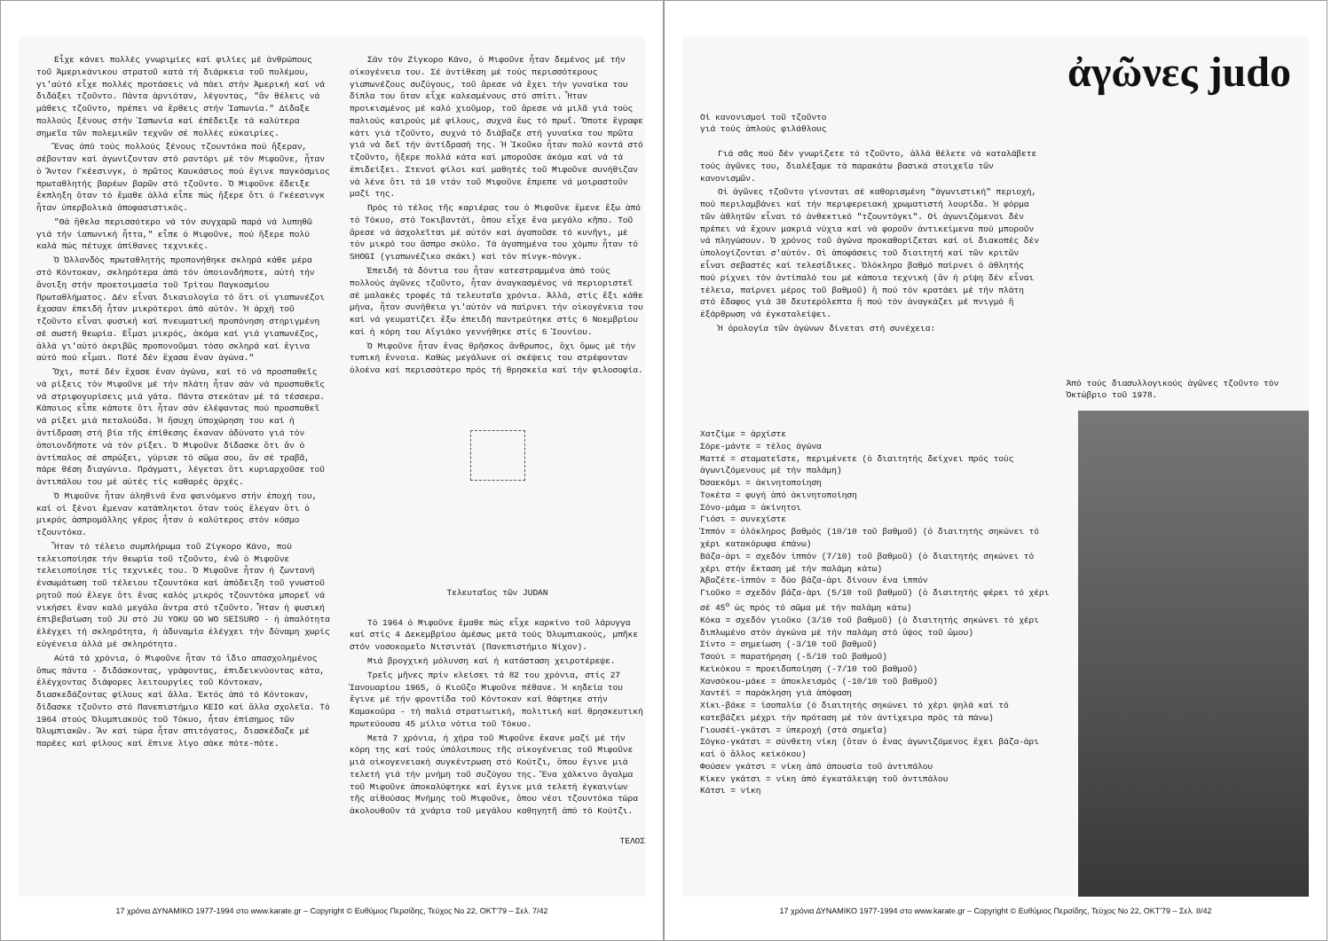Εἶχε κάνει πολλές γνωριμίες καί φιλίες μέ ἀνθρώπους τοῦ Ἀμερικάνικου στρατοῦ κατά τή διάρκεια τοῦ πολέμου, γι'αὐτό εἶχε πολλές προτάσεις νά πάει στήν Ἀμερική καί νά διδάξει τζοῦντο. Πάντα ἀρνιόταν, λέγοντας, "ἄν θέλεις νά μάθεις τζοῦντο, πρέπει νά ἔρθεις στήν Ἰαπωνία." Δίδαξε πολλούς ξένους στήν Ἰαπωνία καί ἐπέδειξε τά καλύτερα σημεῖα τῶν πολεμικῶν τεχνῶν σέ πολλές εὐκαιρίες.
Ἕνας ἀπό τούς πολλούς ξένους τζουντόκα πού ἤξεραν, σέβονταν καί ἀγωνίζονταν στό ραντόρι μέ τόν Μιφοῦνε, ἦταν ὁ Ἄντον Γκέεσινγκ, ὁ πρῶτος Καυκάσιος πού ἔγινε παγκόσμιος πρωταθλητής βαρέων βαρῶν στό τζοῦντο. Ὁ Μιφοῦνε ἔδειξε ἔκπληξη ὅταν τό ἔμαθε ἀλλά εἶπε πώς ἤξερε ὅτι ὁ Γκέεσινγκ ἦταν ὑπερβολικά ἀποφασιστικός.
"Θά ἤθελα περισσότερο νά τόν συγχαρῶ παρά νά λυπηθῶ γιά τήν ἰαπωνική ἧττα," εἶπε ὁ Μιφοῦνε, πού ἤξερε πολύ καλά πώς πέτυχε ἀπίθανες τεχνικές.
Ὁ Ὀλλανδός πρωταθλητής προπονήθηκε σκληρά κάθε μέρα στό Κόντοκαν, σκληρότερα ἀπό τόν ὁποιονδήποτε, αὐτή τήν ἄνοιξη στήν προετοιμασία τοῦ Τρίτου Παγκοσμίου Πρωταθλήματος. Δέν εἶναι δικαιολογία τό ὅτι οἱ γιαπωνέζοι ἔχασαν ἐπειδή ἦταν μικρότεροι ἀπό αὐτόν. Ἡ ἀρχή τοῦ τζοῦντο εἶναι φυσική καί πνευματική προπόνηση στηριγμένη σέ σωστή θεωρία. Εἶμαι μικρός, ἀκόμα καί γιά γιαπωνέζος, ἀλλά γι'αὐτό ἀκριβῶς προπονοῦμαι τόσο σκληρά καί ἔγινα αὐτό πού εἶμαι. Ποτέ δέν ἔχασα ἕναν ἀγώνα."
Ὄχι, ποτέ δέν ἔχασε ἕναν ἀγώνα, καί τό νά προσπαθεῖς νά ρίξεις τόν Μιφοῦνε μέ τήν πλάτη ἦταν σάν νά προσπαθεῖς νά στριφογυρίσεις μιά γάτα. Πάντα στεκόταν μέ τά τέσσερα. Κάποιος εἶπε κάποτε ὅτι ἦταν σάν ἐλέφαντας πού προσπαθεῖ νά ρίξει μιά πεταλούδα. Ἡ ἥσυχη ὑποχώρηση του καί ἡ ἀντίδραση στή βία τῆς ἐπίθεσης ἔκαναν ἀδύνατο γιά τόν ὁποιονδήποτε νά τόν ρίξει. Ὁ Μιφοῦνε δίδασκε ὅτι ἄν ὁ ἀντίπαλος σέ σπρώξει, γύρισε τό σῶμα σου, ἄν σέ τραβᾶ, πάρε θέση διαγώνια. Πράγματι, λέγεται ὅτι κυριαρχοῦσε τοῦ ἀντιπάλου του μέ αὐτές τίς καθαρές ἀρχές.
Ὁ Μιφοῦνε ἦταν ἀληθινά ἕνα φαινόμενο στήν ἐποχή του, καί οἱ ξένοι ἔμεναν κατάπληκτοι ὅταν τούς ἔλεγαν ὅτι ὁ μικρός ἀσπρομάλλης γέρος ἦταν ὁ καλύτερος στόν κόσμο τζουντόκα.
Ἦταν τό τέλειο συμπλήρωμα τοῦ Ζίγκορο Κάνο, πού τελειοποίησε τήν θεωρία τοῦ τζοῦντο, ἐνῶ ὁ Μιφοῦνε τελειοποίησε τίς τεχνικές του. Ὁ Μιφοῦνε ἦταν ἡ ζωντανή ἐνσωμάτωση τοῦ τέλειου τζουντόκα καί ἀπόδειξη τοῦ γνωστοῦ ρητοῦ πού ἔλεγε ὅτι ἕνας καλός μικρός τζουντόκα μπορεῖ νά νικήσει ἕναν καλό μεγάλο ἄντρα στό τζοῦντο. Ἦταν ἡ φυσική ἐπιβεβαίωση τοῦ JU στό JU YOKU GO WO SEISURO - ἡ ἀπαλότητα ἐλέγχει τή σκληρότητα, ἡ ἀδυναμία ἐλέγχει τήν δύναμη χωρίς εὐγένεια ἀλλά μέ σκληρότητα.
Αὐτά τά χρόνια, ὁ Μιφοῦνε ἦταν τό ἴδιο απασχολημένος ὅπως πάντα - διδάσκοντας, γράφοντας, ἐπιδεικνύοντας κάτα, ἐλέγχοντας διάφορες λειτουργίες τοῦ Κόντοκαν, διασκεδάζοντας φίλους καί ἄλλα. Ἐκτός ἀπό τό Κόντοκαν, δίδασκε τζοῦντο στό Πανεπιστήμιο ΚΕΙΟ καί ἄλλα σχολεῖα. Τό 1964 στούς Ὀλυμπιακούς τοῦ Τόκυο, ἦταν ἐπίσημος τῶν Ὀλυμπιακῶν. Ἄν καί τώρα ἦταν σπιτόγατος, διασκέδαζε μέ παρέες καί φίλους καί ἔπινε λίγο σάκε πότε-πότε.
Σάν τόν Ζίγκορο Κάνο, ὁ Μιφοῦνε ἦταν δεμένος μέ τήν οἰκογένεια του. Σέ ἀντίθεση μέ τούς περισσότερους γιαπωνέζους συζύγους, τοῦ ἄρεσε νά ἔχει τήν γυναίκα του δίπλα του ὅταν εἶχε καλεσμένους στό σπίτι. Ἦταν προικισμένος μέ καλό χιοῦμορ, τοῦ ἄρεσε νά μιλᾶ γιά τούς παλιούς καιρούς μέ φίλους, συχνά ἕως τό πρωΐ. Ὅποτε ἔγραφε κάτι γιά τζοῦντο, συχνά τό διάβαζε στή γυναίκα του πρῶτα γιά νά δεῖ τήν ἀντίδρασή της. Ἡ Ἰκοῦκο ἦταν πολύ κοντά στό τζοῦντο, ἤξερε πολλά κάτα καί μποροῦσε ἀκόμα καί νά τά ἐπιδείξει. Στενοί φίλοι καί μαθητές τοῦ Μιφοῦνε συνήθιζαν νά λένε ὅτι τά 10 ντάν τοῦ Μιφοῦνε ἔπρεπε νά μοιραστοῦν μαζί της.
Πρός τό τέλος τῆς καριέρας του ὁ Μιφοῦνε ἔμενε ἔξω ἀπό τό Τόκυο, στό Τοκιβαντάϊ, ὅπου εἶχε ἕνα μεγάλο κῆπο. Τοῦ ἄρεσε νά ἀσχολεῖται μέ αὐτόν καί ἀγαποῦσε τό κυνῆγι, μέ τόν μικρό του ἄσπρο σκύλο. Τά ἀγαπημένα του χόμπυ ἦταν τό SHOGI (γιαπωνέζικο σκάκι) καί τόν πίνγκ-πόνγκ.
Ἐπειδή τά δόντια του ἦταν κατεστραμμένα ἀπό τούς πολλούς ἀγῶνες τζοῦντο, ἦταν ἀναγκασμένος νά περιοριστεῖ σέ μαλακές τροφές τά τελευταῖα χρόνια. Ἀλλά, στίς ἔξι κάθε μήνα, ἦταν συνήθεια γι'αὐτόν νά παίρνει τήν οἰκογένεια του καί νά γευματίζει ἔξω ἐπειδή παντρεύτηκε στίς 6 Νοεμβρίου καί ἡ κόρη του Αἴγιάκο γεννήθηκε στίς 6 Ἰουνίου.
Ὁ Μιφοῦνε ἦταν ἕνας θρῆσκος ἄνθρωπος, ὄχι ὅμως μέ τήν τυπική ἔννοια. Καθώς μεγάλωνε οἱ σκέψεις του στρέφονταν ὁλοένα καί περισσότερο πρός τή θρησκεία καί τήν φιλοσοφία.
Τελευταῖος τῶν JUDAN
Τό 1964 ὁ Μιφοῦνε ἔμαθε πώς εἶχε καρκίνο τοῦ λάρυγγα καί στίς 4 Δεκεμβρίου ἀμέσως μετά τούς Ὀλυμπιακούς, μπῆκε στόν νοσοκομεῖο Νιτσιντάϊ (Πανεπιστήμιο Νίχον).
Μιά βρογχική μόλυνση καί ἡ κατάσταση χειροτέρεψε.
Τρεῖς μῆνες πρίν κλείσει τά 82 του χρόνια, στίς 27 Ἰανουαρίου 1965, ὁ Κιοῦζο Μιφοῦνε πέθανε. Ἡ κηδεία του ἔγινε μέ τήν φροντίδα τοῦ Κόντοκαν καί θάφτηκε στήν Καμακούρα - τή παλιά στρατιωτική, πολιτική καί θρησκευτική πρωτεύουσα 45 μίλια νότια τοῦ Τόκυο.
Μετά 7 χρόνια, ἡ χήρα τοῦ Μιφοῦνε ἔκανε μαζί μέ τήν κόρη της καί τούς ὑπόλοιπους τῆς οἰκογένειας τοῦ Μιφοῦνε μιά οἰκογενειακή συγκέντρωση στό Κούτζι, ὅπου ἔγινε μιά τελετή γιά τήν μνήμη τοῦ συζύγου της. Ἕνα χάλκινο ἄγαλμα τοῦ Μιφοῦνε ἀποκαλύφτηκε καί ἔγινε μιά τελετή ἐγκαινίων τῆς αἰθούσας Μνήμης τοῦ Μιφοῦνε, ὅπου νέοι τζουντόκα τώρα ἀκολουθοῦν τά χνάρια τοῦ μεγάλου καθηγητῆ ἀπό τό Κούτζι.
ΤΕΛΟΣ
17 χρόνια ΔΥΝΑΜΙΚΟ 1977-1994 στο www.karate.gr – Copyright © Ευθύμιος Περσίδης, Τεύχος Νο 22, ΟΚΤ'79 – Σελ. 7/42
ἀγῶνες judo
Οἱ κανονισμοί τοῦ τζοῦντο
γιά τούς ἁπλούς φιλάθλους
Γιά σᾶς πού δέν γνωρίζετε τό τζοῦντο, ἀλλά θέλετε νά καταλάβετε τούς ἀγῶνες του, διαλέξαμε τά παρακάτω βασικά στοιχεῖα τῶν κανονισμῶν.
Οἱ ἀγῶνες τζοῦντο γίνονται σέ καθορισμένη "ἀγωνιστική" περιοχή, πού περιλαμβάνει καί τήν περιφερειακή χρωματιστή λουρίδα. Ἡ φόρμα τῶν ἀθλητῶν εἶναι τό ἀνθεκτικό "τζουντόγκι". Οἱ ἀγωνιζόμενοι δέν πρέπει νά ἔχουν μακριά νύχια καί νά φοροῦν ἀντικείμενα πού μποροῦν νά πληγώσουν. Ὁ χρόνος τοῦ ἀγώνα προκαθορίζεται καί οἱ διακοπές δέν ὑπολογίζονται σ'αὐτόν. Οἱ ἀποφάσεις τοῦ διαιτητή καί τῶν κριτῶν εἶναι σεβαστές καί τελεσίδικες. Ὁλόκληρο βαθμό παίρνει ὁ ἀθλητής πού ρίχνει τόν ἀντίπαλό του μέ κάποια τεχνική (ἄν ἡ ρίψη δέν εἶναι τέλεια, παίρνει μέρος τοῦ βαθμοῦ) ἤ πού τόν κρατάει μέ τήν πλάτη στό ἔδαφος γιά 30 δευτερόλεπτα ἤ πού τόν ἀναγκάζει μέ πνιγμό ἤ ἐξάρθρωση νά ἐγκαταλείψει.
Ἡ ὁρολογία τῶν ἀγώνων δίνεται στή συνέχεια:
Ἀπό τούς διασυλλογικούς ἀγῶνες τζοῦντο τόν Ὀκτώβριο τοῦ 1978.
Χατζίμε = ἀρχίστε
Σόρε-μάντε = τέλος ἀγώνα
Ματτέ = σταματεῖστε, περιμένετε (ὁ διαιτητής δείχνει πρός τούς ἀγωνιζόμενους μέ τήν παλάμη)
Ὀσαεκόμι = ἀκινητοποίηση
Τοκέτα = φυγή ἀπό ἀκινητοποίηση
Σόνο-μάμα = ἀκίνητοι
Γιόσι = συνεχίστε
Ἰππόν = ὁλόκληρος βαθμός (10/10 τοῦ βαθμοῦ) (ὁ διαιτητής σηκώνει τό χέρι κατακόρυφα ἐπάνω)
Βάζα-ἀρι = σχεδόν ἰππόν (7/10) τοῦ βαθμοῦ) (ὁ διαιτητής σηκώνει τό χέρι στήν ἔκταση μέ τήν παλάμη κάτω)
Ἀβαζέτε-ἰππόν = δύο βάζα-ἀρι δίνουν ἕνα ἰππόν
Γιοῦκο = σχεδόν βάζα-ἀρι (5/10 τοῦ βαθμοῦ) (ὁ διαιτητής φέρει τό χέρι σέ 45<sup>ο</sup> ὡς πρός τό σῶμα μέ τήν παλάμη κάτω)
Κόκα = σχεδόν γιοῦκο (3/10 τοῦ βαθμοῦ) (ὁ διαιτητής σηκώνει τό χέρι διπλωμένο στόν ἀγκώνα μέ τήν παλάμη στό ὕψος τοῦ ὤμου)
Σίντο = σημείωση (-3/10 τοῦ βαθμοῦ)
Τσούι = παρατήρηση (-5/10 τοῦ βαθμοῦ)
Κεϊκόκου = προειδοποίηση (-7/10 τοῦ βαθμοῦ)
Χανσόκου-μάκε = ἀποκλεισμός (-10/10 τοῦ βαθμοῦ)
Χαντέϊ = παράκληση γιά ἀπόφαση
Χίκι-βάκε = ἰσοπαλία (ὁ διαιτητής σηκώνει τό χέρι ψηλά καί τό κατεβάζει μέχρι τήν πρόταση μέ τόν ἀντίχειρα πρός τά πάνω)
Γιουσέϊ-γκάτσι = ὑπεροχή (στά σημεῖα)
Σόγκο-γκάτσι = σύνθετη νίκη (ὅταν ὁ ἕνας ἀγωνιζόμενος ἔχει βάζα-ἀρι καί ὁ ἄλλος κεϊκόκου)
Φούσεν γκάτσι = νίκη ἀπό ἀπουσία τοῦ ἀντιπάλου
Κίκεν γκάτσι = νίκη ἀπό ἐγκατάλειψη τοῦ ἀντιπάλου
Κάτσι = νίκη
17 χρόνια ΔΥΝΑΜΙΚΟ 1977-1994 στο www.karate.gr – Copyright © Ευθύμιος Περσίδης, Τεύχος Νο 22, ΟΚΤ'79 – Σελ. 8/42